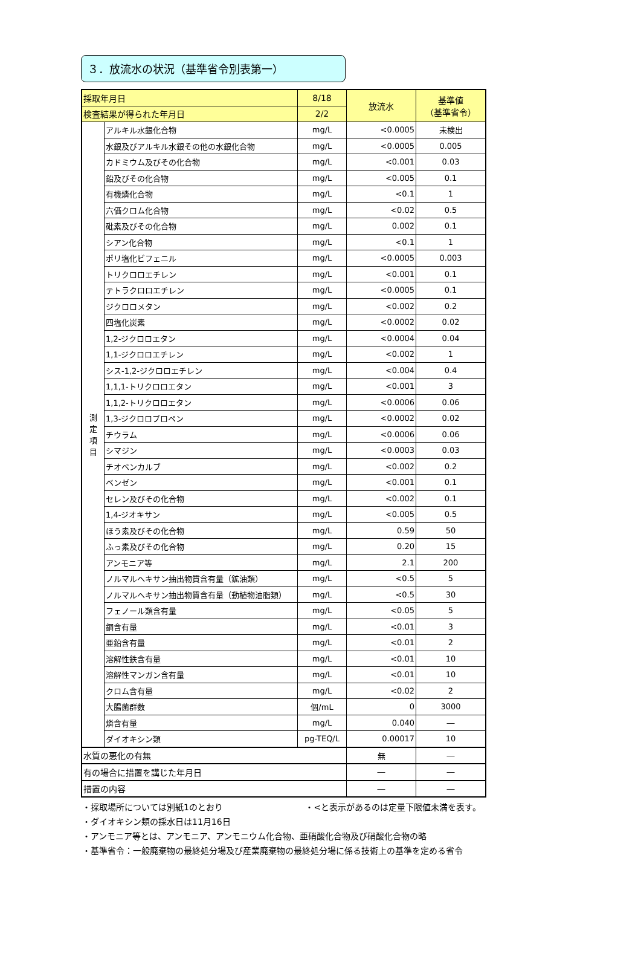３．放流水の状況（基準省令別表第一）
| 採取年月日 | | 8/18 | 放流水 | 基準値 （基準省令） |
| --- | --- | --- | --- | --- |
| 検査結果が得られた年月日 | | 2/2 | | |
| 測 定 項 目 | アルキル水銀化合物 | mg/L | <0.0005 | 未検出 |
| | 水銀及びアルキル水銀その他の水銀化合物 | mg/L | <0.0005 | 0.005 |
| | カドミウム及びその化合物 | mg/L | <0.001 | 0.03 |
| | 鉛及びその化合物 | mg/L | <0.005 | 0.1 |
| | 有機燐化合物 | mg/L | <0.1 | 1 |
| | 六価クロム化合物 | mg/L | <0.02 | 0.5 |
| | 砒素及びその化合物 | mg/L | 0.002 | 0.1 |
| | シアン化合物 | mg/L | <0.1 | 1 |
| | ポリ塩化ビフェニル | mg/L | <0.0005 | 0.003 |
| | トリクロロエチレン | mg/L | <0.001 | 0.1 |
| | テトラクロロエチレン | mg/L | <0.0005 | 0.1 |
| | ジクロロメタン | mg/L | <0.002 | 0.2 |
| | 四塩化炭素 | mg/L | <0.0002 | 0.02 |
| | 1,2-ジクロロエタン | mg/L | <0.0004 | 0.04 |
| | 1,1-ジクロロエチレン | mg/L | <0.002 | 1 |
| | シス-1,2-ジクロロエチレン | mg/L | <0.004 | 0.4 |
| | 1,1,1-トリクロロエタン | mg/L | <0.001 | 3 |
| | 1,1,2-トリクロロエタン | mg/L | <0.0006 | 0.06 |
| | 1,3-ジクロロプロペン | mg/L | <0.0002 | 0.02 |
| | チウラム | mg/L | <0.0006 | 0.06 |
| | シマジン | mg/L | <0.0003 | 0.03 |
| | チオベンカルブ | mg/L | <0.002 | 0.2 |
| | ベンゼン | mg/L | <0.001 | 0.1 |
| | セレン及びその化合物 | mg/L | <0.002 | 0.1 |
| | 1,4-ジオキサン | mg/L | <0.005 | 0.5 |
| | ほう素及びその化合物 | mg/L | 0.59 | 50 |
| | ふっ素及びその化合物 | mg/L | 0.20 | 15 |
| | アンモニア等 | mg/L | 2.1 | 200 |
| | ノルマルヘキサン抽出物質含有量（鉱油類） | mg/L | <0.5 | 5 |
| | ノルマルヘキサン抽出物質含有量（動植物油脂類） | mg/L | <0.5 | 30 |
| | フェノール類含有量 | mg/L | <0.05 | 5 |
| | 銅含有量 | mg/L | <0.01 | 3 |
| | 亜鉛含有量 | mg/L | <0.01 | 2 |
| | 溶解性鉄含有量 | mg/L | <0.01 | 10 |
| | 溶解性マンガン含有量 | mg/L | <0.01 | 10 |
| | クロム含有量 | mg/L | <0.02 | 2 |
| | 大腸菌群数 | 個/mL | 0 | 3000 |
| | 燐含有量 | mg/L | 0.040 | ― |
| | ダイオキシン類 | pg-TEQ/L | 0.00017 | 10 |
| 水質の悪化の有無 | | | 無 | ― |
| 有の場合に措置を講じた年月日 | | | ― | ― |
| 措置の内容 | | | ― | ― |
・採取場所については別紙1のとおり ・<と表示があるのは定量下限値未満を表す。
・ダイオキシン類の採水日は11月16日
・アンモニア等とは、アンモニア、アンモニウム化合物、亜硝酸化合物及び硝酸化合物の略
・基準省令：一般廃棄物の最終処分場及び産業廃棄物の最終処分場に係る技術上の基準を定める省令